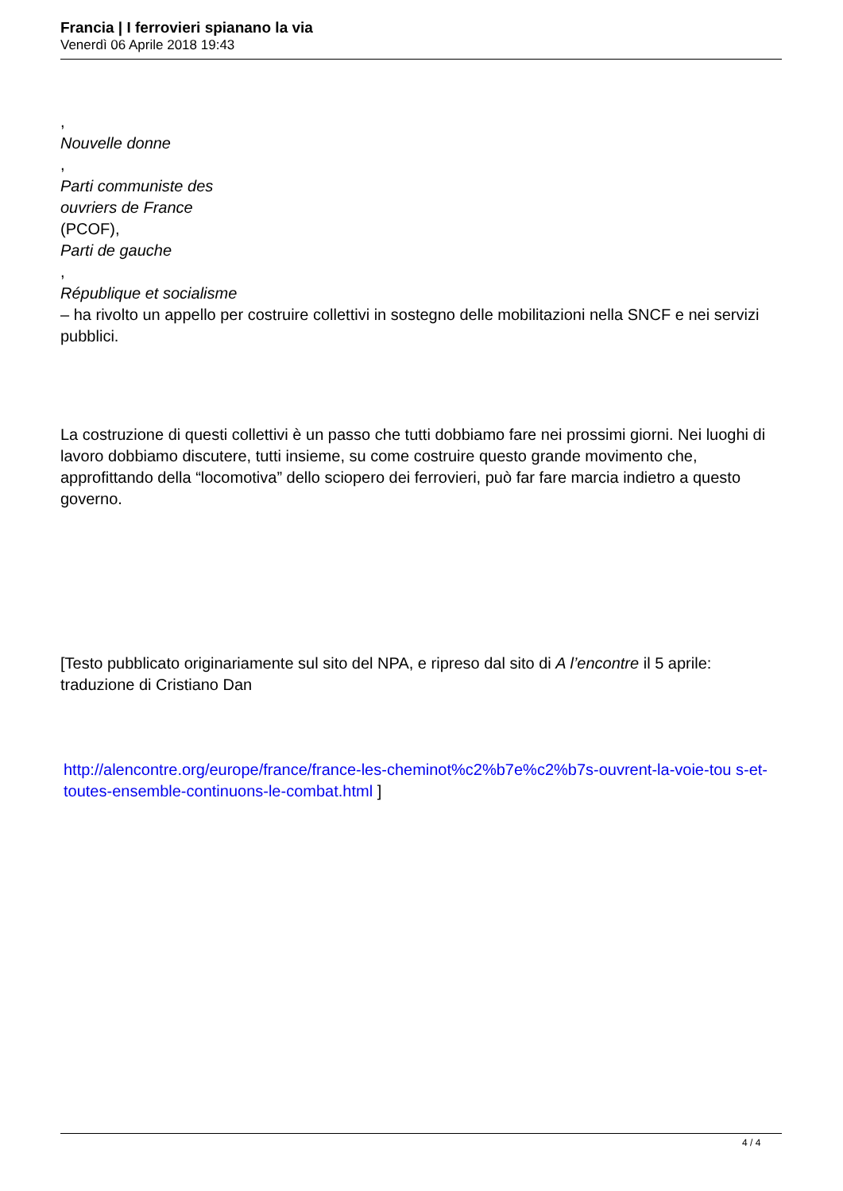Francia | I ferrovieri spianano la via
Venerdì 06 Aprile 2018 19:43
,
Nouvelle donne
,
Parti communiste des
ouvriers de France
(PCOF),
Parti de gauche
,
République et socialisme
– ha rivolto un appello per costruire collettivi in sostegno delle mobilitazioni nella SNCF e nei servizi pubblici.
La costruzione di questi collettivi è un passo che tutti dobbiamo fare nei prossimi giorni. Nei luoghi di lavoro dobbiamo discutere, tutti insieme, su come costruire questo grande movimento che, approfittando della “locomotiva” dello sciopero dei ferrovieri, può far fare marcia indietro a questo governo.
[Testo pubblicato originariamente sul sito del NPA, e ripreso dal sito di A l’encontre il 5 aprile: traduzione di Cristiano Dan
http://alencontre.org/europe/france/france-les-cheminot%c2%b7e%c2%b7s-ouvrent-la-voie-tou s-et-toutes-ensemble-continuons-le-combat.html ]
4 / 4